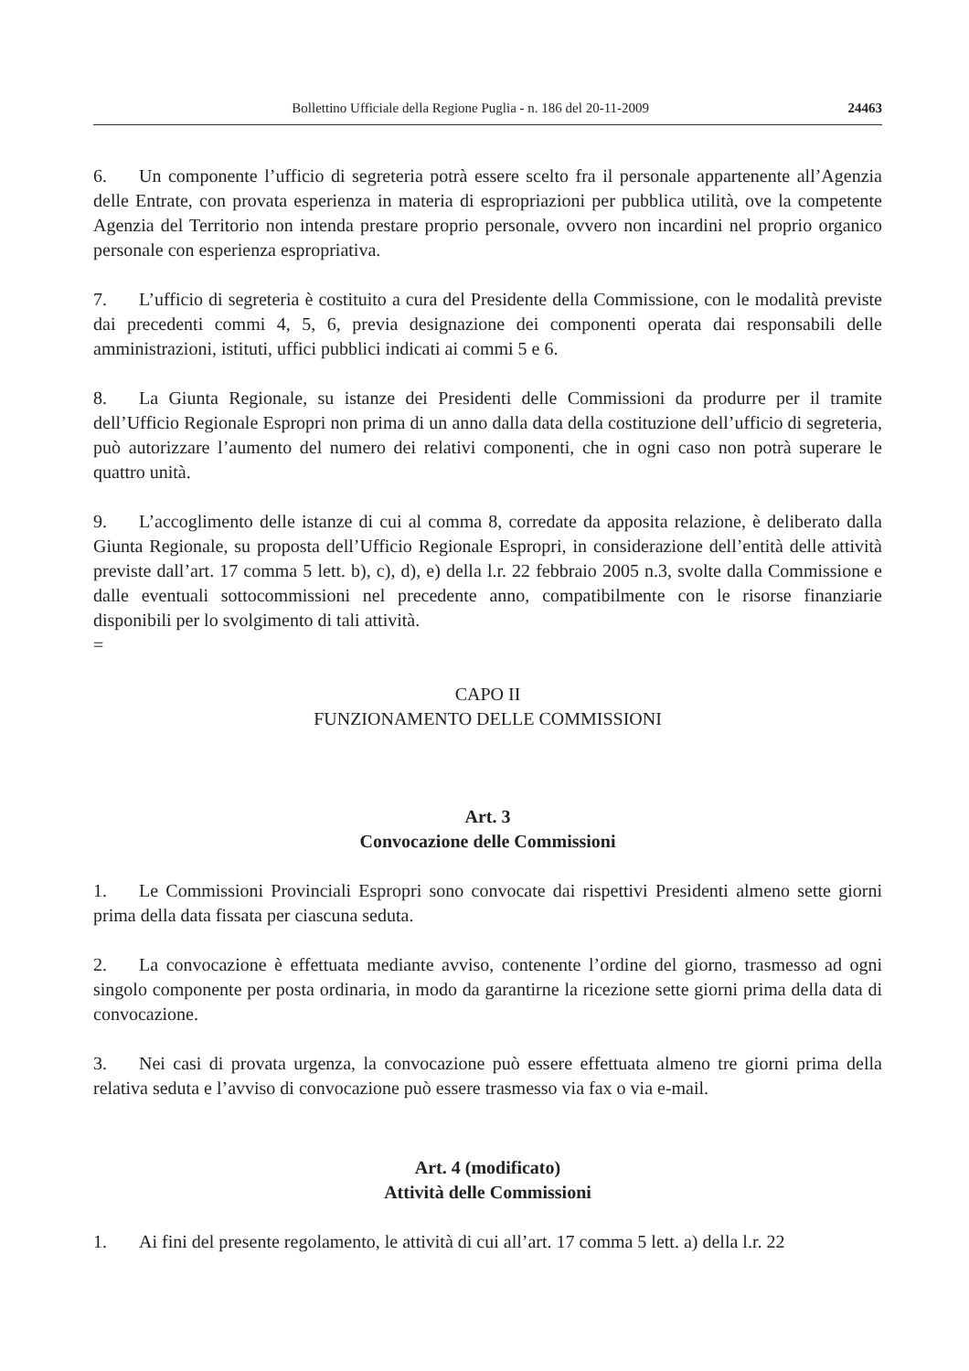Bollettino Ufficiale della Regione Puglia - n. 186 del 20-11-2009 24463
6. Un componente l’ufficio di segreteria potrà essere scelto fra il personale appartenente all’Agenzia delle Entrate, con provata esperienza in materia di espropriazioni per pubblica utilità, ove la competente Agenzia del Territorio non intenda prestare proprio personale, ovvero non incardini nel proprio organico personale con esperienza espropriativa.
7. L’ufficio di segreteria è costituito a cura del Presidente della Commissione, con le modalità previste dai precedenti commi 4, 5, 6, previa designazione dei componenti operata dai responsabili delle amministrazioni, istituti, uffici pubblici indicati ai commi 5 e 6.
8. La Giunta Regionale, su istanze dei Presidenti delle Commissioni da produrre per il tramite dell’Ufficio Regionale Espropri non prima di un anno dalla data della costituzione dell’ufficio di segreteria, può autorizzare l’aumento del numero dei relativi componenti, che in ogni caso non potrà superare le quattro unità.
9. L’accoglimento delle istanze di cui al comma 8, corredate da apposita relazione, è deliberato dalla Giunta Regionale, su proposta dell’Ufficio Regionale Espropri, in considerazione dell’entità delle attività previste dall’art. 17 comma 5 lett. b), c), d), e) della l.r. 22 febbraio 2005 n.3, svolte dalla Commissione e dalle eventuali sottocommissioni nel precedente anno, compatibilmente con le risorse finanziarie disponibili per lo svolgimento di tali attività.
=
CAPO II
FUNZIONAMENTO DELLE COMMISSIONI
Art. 3
Convocazione delle Commissioni
1. Le Commissioni Provinciali Espropri sono convocate dai rispettivi Presidenti almeno sette giorni prima della data fissata per ciascuna seduta.
2. La convocazione è effettuata mediante avviso, contenente l’ordine del giorno, trasmesso ad ogni singolo componente per posta ordinaria, in modo da garantirne la ricezione sette giorni prima della data di convocazione.
3. Nei casi di provata urgenza, la convocazione può essere effettuata almeno tre giorni prima della relativa seduta e l’avviso di convocazione può essere trasmesso via fax o via e-mail.
Art. 4 (modificato)
Attività delle Commissioni
1. Ai fini del presente regolamento, le attività di cui all’art. 17 comma 5 lett. a) della l.r. 22